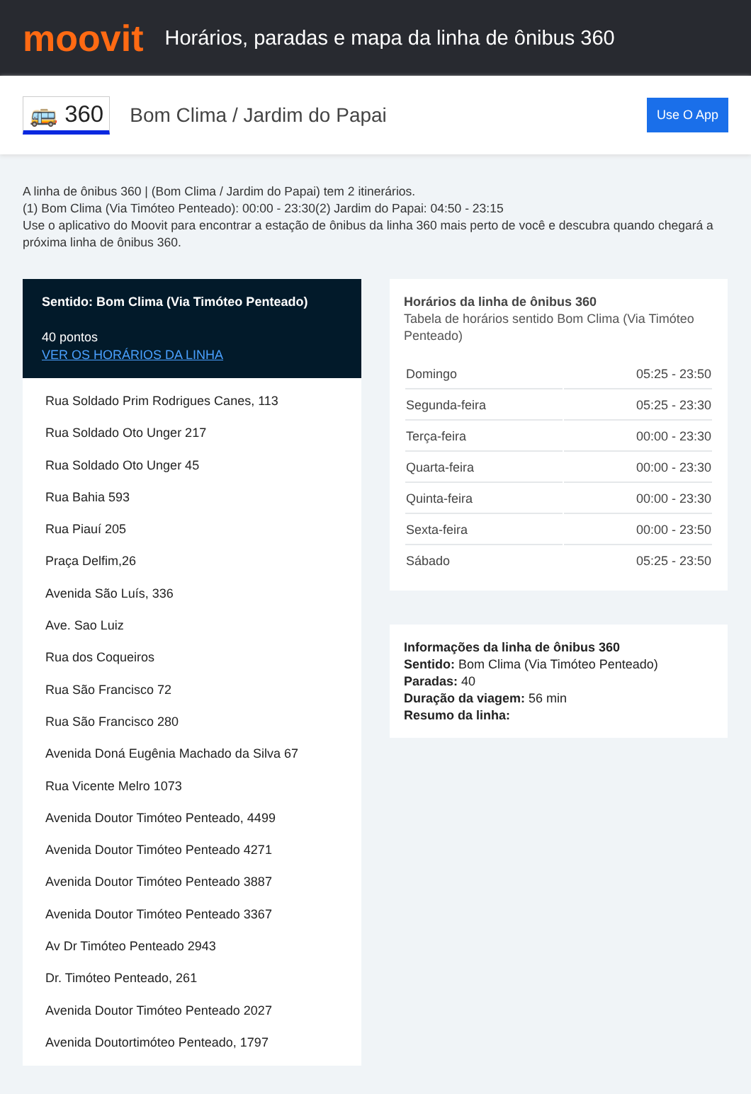moovit
Horários, paradas e mapa da linha de ônibus 360
🚌 360
Bom Clima / Jardim do Papai
Use O App
A linha de ônibus 360 | (Bom Clima / Jardim do Papai) tem 2 itinerários.
(1) Bom Clima (Via Timóteo Penteado): 00:00 - 23:30(2) Jardim do Papai: 04:50 - 23:15
Use o aplicativo do Moovit para encontrar a estação de ônibus da linha 360 mais perto de você e descubra quando chegará a próxima linha de ônibus 360.
Sentido: Bom Clima (Via Timóteo Penteado)
40 pontos
VER OS HORÁRIOS DA LINHA
Rua Soldado Prim Rodrigues Canes, 113
Rua Soldado Oto Unger 217
Rua Soldado Oto Unger 45
Rua Bahia 593
Rua Piauí 205
Praça Delfim,26
Avenida São Luís, 336
Ave. Sao Luiz
Rua dos Coqueiros
Rua São Francisco 72
Rua São Francisco 280
Avenida Doná Eugênia Machado da Silva 67
Rua Vicente Melro 1073
Avenida Doutor Timóteo Penteado, 4499
Avenida Doutor Timóteo Penteado 4271
Avenida Doutor Timóteo Penteado 3887
Avenida Doutor Timóteo Penteado 3367
Av Dr Timóteo Penteado 2943
Dr. Timóteo Penteado, 261
Avenida Doutor Timóteo Penteado 2027
Avenida Doutortimóteo Penteado, 1797
Horários da linha de ônibus 360
Tabela de horários sentido Bom Clima (Via Timóteo Penteado)
| Domingo | 05:25 - 23:50 |
| Segunda-feira | 05:25 - 23:30 |
| Terça-feira | 00:00 - 23:30 |
| Quarta-feira | 00:00 - 23:30 |
| Quinta-feira | 00:00 - 23:30 |
| Sexta-feira | 00:00 - 23:50 |
| Sábado | 05:25 - 23:50 |
Informações da linha de ônibus 360
Sentido: Bom Clima (Via Timóteo Penteado)
Paradas: 40
Duração da viagem: 56 min
Resumo da linha: